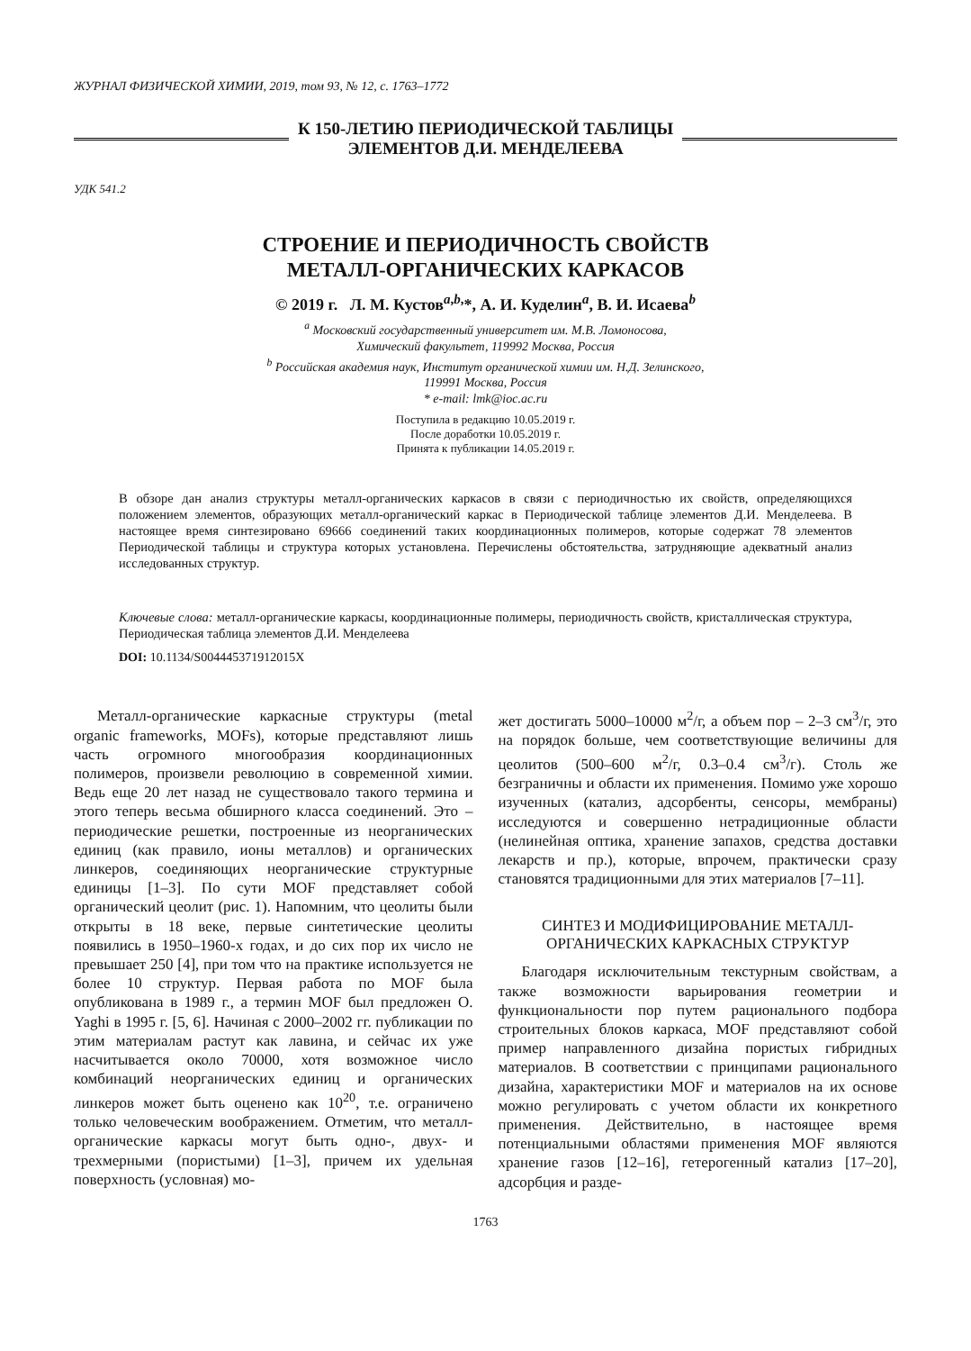ЖУРНАЛ ФИЗИЧЕСКОЙ ХИМИИ, 2019, том 93, № 12, с. 1763–1772
К 150-ЛЕТИЮ ПЕРИОДИЧЕСКОЙ ТАБЛИЦЫ
ЭЛЕМЕНТОВ Д.И. МЕНДЕЛЕЕВА
УДК 541.2
СТРОЕНИЕ И ПЕРИОДИЧНОСТЬ СВОЙСТВ
МЕТАЛЛ-ОРГАНИЧЕСКИХ КАРКАСОВ
© 2019 г. Л. М. Кустов<sup>a,b,</sup>*, А. И. Куделин<sup>a</sup>, В. И. Исаева<sup>b</sup>
<sup>a</sup> Московский государственный университет им. М.В. Ломоносова,
Химический факультет, 119992 Москва, Россия
<sup>b</sup> Российская академия наук, Институт органической химии им. Н.Д. Зелинского,
119991 Москва, Россия
* e-mail: lmk@ioc.ac.ru
Поступила в редакцию 10.05.2019 г.
После доработки 10.05.2019 г.
Принята к публикации 14.05.2019 г.
В обзоре дан анализ структуры металл-органических каркасов в связи с периодичностью их свойств, определяющихся положением элементов, образующих металл-органический каркас в Периодической таблице элементов Д.И. Менделеева. В настоящее время синтезировано 69666 соединений таких координационных полимеров, которые содержат 78 элементов Периодической таблицы и структура которых установлена. Перечислены обстоятельства, затрудняющие адекватный анализ исследованных структур.
Ключевые слова: металл-органические каркасы, координационные полимеры, периодичность свойств, кристаллическая структура, Периодическая таблица элементов Д.И. Менделеева
DOI: 10.1134/S004445371912015X
Металл-органические каркасные структуры (metal organic frameworks, MOFs), которые представляют лишь часть огромного многообразия координационных полимеров, произвели революцию в современной химии. Ведь еще 20 лет назад не существовало такого термина и этого теперь весьма обширного класса соединений. Это – периодические решетки, построенные из неорганических единиц (как правило, ионы металлов) и органических линкеров, соединяющих неорганические структурные единицы [1–3]. По сути MOF представляет собой органический цеолит (рис. 1). Напомним, что цеолиты были открыты в 18 веке, первые синтетические цеолиты появились в 1950–1960-х годах, и до сих пор их число не превышает 250 [4], при том что на практике используется не более 10 структур. Первая работа по MOF была опубликована в 1989 г., а термин MOF был предложен O. Yaghi в 1995 г. [5, 6]. Начиная с 2000–2002 гг. публикации по этим материалам растут как лавина, и сейчас их уже насчитывается около 70000, хотя возможное число комбинаций неорганических единиц и органических линкеров может быть оценено как 10<sup>20</sup>, т.е. ограничено только человеческим воображением. Отметим, что металл-органические каркасы могут быть одно-, двух- и трехмерными (пористыми) [1–3], причем их удельная поверхность (условная) мо-
жет достигать 5000–10000 м<sup>2</sup>/г, а объем пор – 2–3 см<sup>3</sup>/г, это на порядок больше, чем соответствующие величины для цеолитов (500–600 м<sup>2</sup>/г, 0.3–0.4 см<sup>3</sup>/г). Столь же безграничны и области их применения. Помимо уже хорошо изученных (катализ, адсорбенты, сенсоры, мембраны) исследуются и совершенно нетрадиционные области (нелинейная оптика, хранение запахов, средства доставки лекарств и пр.), которые, впрочем, практически сразу становятся традиционными для этих материалов [7–11].
СИНТЕЗ И МОДИФИЦИРОВАНИЕ МЕТАЛЛ-ОРГАНИЧЕСКИХ КАРКАСНЫХ СТРУКТУР
Благодаря исключительным текстурным свойствам, а также возможности варьирования геометрии и функциональности пор путем рационального подбора строительных блоков каркаса, MOF представляют собой пример направленного дизайна пористых гибридных материалов. В соответствии с принципами рационального дизайна, характеристики MOF и материалов на их основе можно регулировать с учетом области их конкретного применения. Действительно, в настоящее время потенциальными областями применения MOF являются хранение газов [12–16], гетерогенный катализ [17–20], адсорбция и разде-
1763